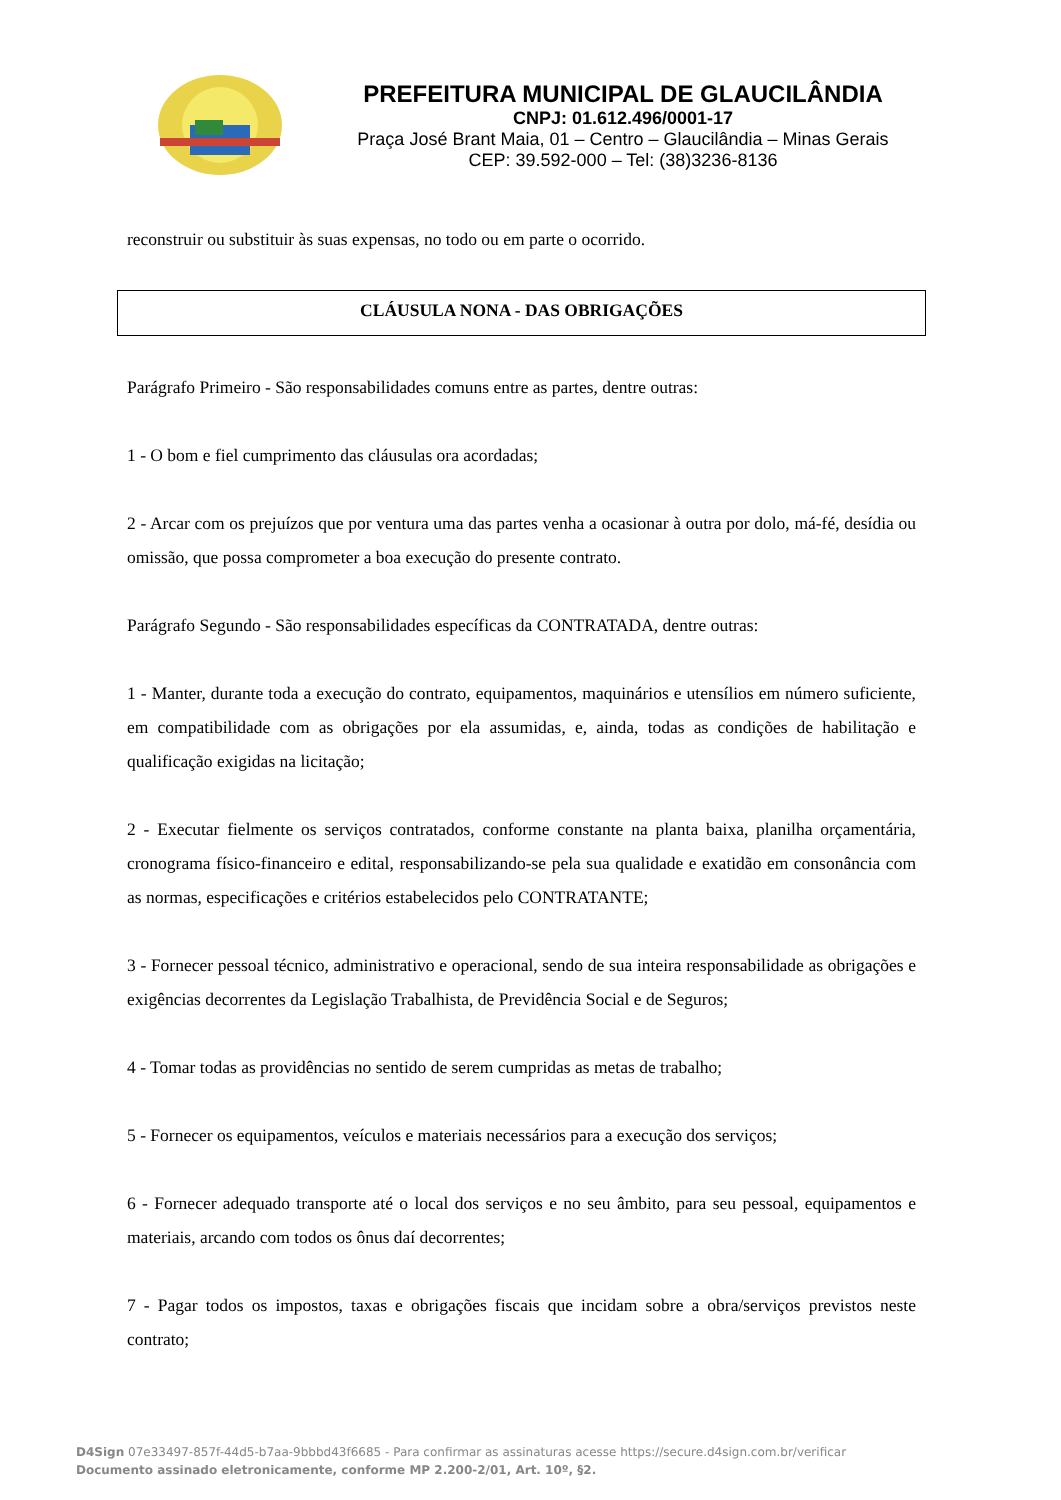PREFEITURA MUNICIPAL DE GLAUCILÂNDIA
CNPJ: 01.612.496/0001-17
Praça José Brant Maia, 01 – Centro – Glaucilândia – Minas Gerais
CEP: 39.592-000 – Tel: (38)3236-8136
reconstruir ou substituir às suas expensas, no todo ou em parte o ocorrido.
CLÁUSULA NONA - DAS OBRIGAÇÕES
Parágrafo Primeiro - São responsabilidades comuns entre as partes, dentre outras:
1 - O bom e fiel cumprimento das cláusulas ora acordadas;
2 - Arcar com os prejuízos que por ventura uma das partes venha a ocasionar à outra por dolo, má-fé, desídia ou omissão, que possa comprometer a boa execução do presente contrato.
Parágrafo Segundo - São responsabilidades específicas da CONTRATADA, dentre outras:
1 - Manter, durante toda a execução do contrato, equipamentos, maquinários e utensílios em número suficiente, em compatibilidade com as obrigações por ela assumidas, e, ainda, todas as condições de habilitação e qualificação exigidas na licitação;
2 - Executar fielmente os serviços contratados, conforme constante na planta baixa, planilha orçamentária, cronograma físico-financeiro e edital, responsabilizando-se pela sua qualidade e exatidão em consonância com as normas, especificações e critérios estabelecidos pelo CONTRATANTE;
3 - Fornecer pessoal técnico, administrativo e operacional, sendo de sua inteira responsabilidade as obrigações e exigências decorrentes da Legislação Trabalhista, de Previdência Social e de Seguros;
4 - Tomar todas as providências no sentido de serem cumpridas as metas de trabalho;
5 - Fornecer os equipamentos, veículos e materiais necessários para a execução dos serviços;
6 - Fornecer adequado transporte até o local dos serviços e no seu âmbito, para seu pessoal, equipamentos e materiais, arcando com todos os ônus daí decorrentes;
7 - Pagar todos os impostos, taxas e obrigações fiscais que incidam sobre a obra/serviços previstos neste contrato;
D4Sign 07e33497-857f-44d5-b7aa-9bbbd43f6685 - Para confirmar as assinaturas acesse https://secure.d4sign.com.br/verificar
Documento assinado eletronicamente, conforme MP 2.200-2/01, Art. 10º, §2.